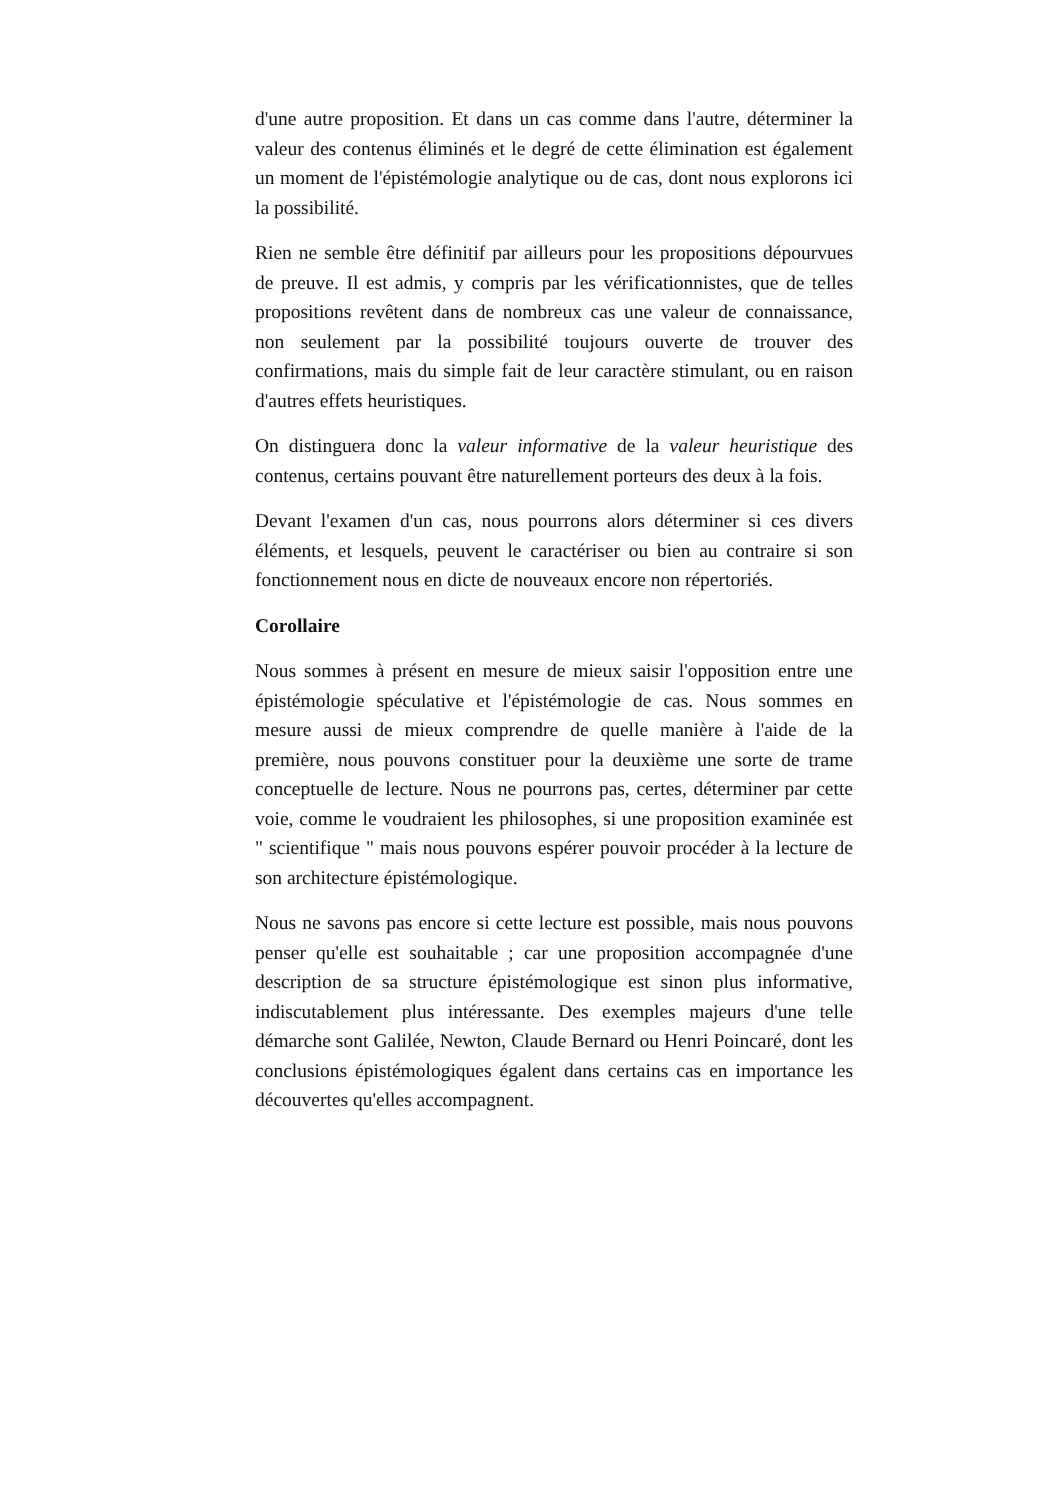d'une autre proposition. Et dans un cas comme dans l'autre, déterminer la valeur des contenus éliminés et le degré de cette élimination est également un moment de l'épistémologie analytique ou de cas, dont nous explorons ici la possibilité.
Rien ne semble être définitif par ailleurs pour les propositions dépourvues de preuve. Il est admis, y compris par les vérificationnistes, que de telles propositions revêtent dans de nombreux cas une valeur de connaissance, non seulement par la possibilité toujours ouverte de trouver des confirmations, mais du simple fait de leur caractère stimulant, ou en raison d'autres effets heuristiques.
On distinguera donc la valeur informative de la valeur heuristique des contenus, certains pouvant être naturellement porteurs des deux à la fois.
Devant l'examen d'un cas, nous pourrons alors déterminer si ces divers éléments, et lesquels, peuvent le caractériser ou bien au contraire si son fonctionnement nous en dicte de nouveaux encore non répertoriés.
Corollaire
Nous sommes à présent en mesure de mieux saisir l'opposition entre une épistémologie spéculative et l'épistémologie de cas. Nous sommes en mesure aussi de mieux comprendre de quelle manière à l'aide de la première, nous pouvons constituer pour la deuxième une sorte de trame conceptuelle de lecture. Nous ne pourrons pas, certes, déterminer par cette voie, comme le voudraient les philosophes, si une proposition examinée est " scientifique " mais nous pouvons espérer pouvoir procéder à la lecture de son architecture épistémologique.
Nous ne savons pas encore si cette lecture est possible, mais nous pouvons penser qu'elle est souhaitable ; car une proposition accompagnée d'une description de sa structure épistémologique est sinon plus informative, indiscutablement plus intéressante. Des exemples majeurs d'une telle démarche sont Galilée, Newton, Claude Bernard ou Henri Poincaré, dont les conclusions épistémologiques égalent dans certains cas en importance les découvertes qu'elles accompagnent.